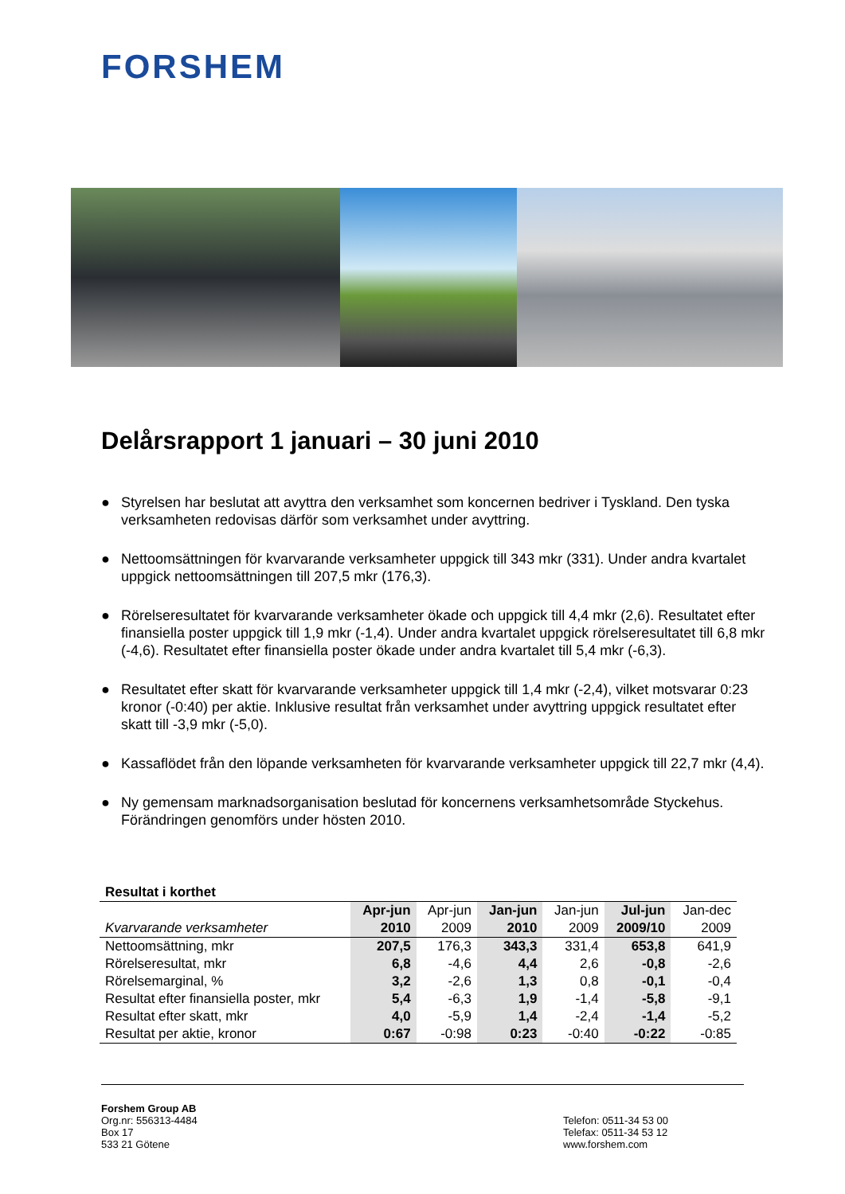FORSHEM
Delårsrapport 1 januari – 30 juni 2010
● Styrelsen har beslutat att avyttra den verksamhet som koncernen bedriver i Tyskland. Den tyska verksamheten redovisas därför som verksamhet under avyttring.
● Nettoomsättningen för kvarvarande verksamheter uppgick till 343 mkr (331). Under andra kvartalet uppgick nettoomsättningen till 207,5 mkr (176,3).
● Rörelseresultatet för kvarvarande verksamheter ökade och uppgick till 4,4 mkr (2,6). Resultatet efter finansiella poster uppgick till 1,9 mkr (-1,4). Under andra kvartalet uppgick rörelseresultatet till 6,8 mkr (-4,6). Resultatet efter finansiella poster ökade under andra kvartalet till 5,4 mkr (-6,3).
● Resultatet efter skatt för kvarvarande verksamheter uppgick till 1,4 mkr (-2,4), vilket motsvarar 0:23 kronor (-0:40) per aktie. Inklusive resultat från verksamhet under avyttring uppgick resultatet efter skatt till -3,9 mkr (-5,0).
● Kassaflödet från den löpande verksamheten för kvarvarande verksamheter uppgick till 22,7 mkr (4,4).
● Ny gemensam marknadsorganisation beslutad för koncernens verksamhetsområde Styckehus. Förändringen genomförs under hösten 2010.
| Resultat i korthet | | | | | | |
| --- | --- | --- | --- | --- | --- | --- |
| | Apr-jun | Apr-jun | Jan-jun | Jan-jun | Jul-jun | Jan-dec |
| Kvarvarande verksamheter | 2010 | 2009 | 2010 | 2009 | 2009/10 | 2009 |
| Nettoomsättning, mkr | 207,5 | 176,3 | 343,3 | 331,4 | 653,8 | 641,9 |
| Rörelseresultat, mkr | 6,8 | -4,6 | 4,4 | 2,6 | -0,8 | -2,6 |
| Rörelsemarginal, % | 3,2 | -2,6 | 1,3 | 0,8 | -0,1 | -0,4 |
| Resultat efter finansiella poster, mkr | 5,4 | -6,3 | 1,9 | -1,4 | -5,8 | -9,1 |
| Resultat efter skatt, mkr | 4,0 | -5,9 | 1,4 | -2,4 | -1,4 | -5,2 |
| Resultat per aktie, kronor | 0:67 | -0:98 | 0:23 | -0:40 | -0:22 | -0:85 |
Forshem Group AB
Org.nr: 556313-4484
Box 17
533 21 Götene
Telefon: 0511-34 53 00
Telefax: 0511-34 53 12
www.forshem.com